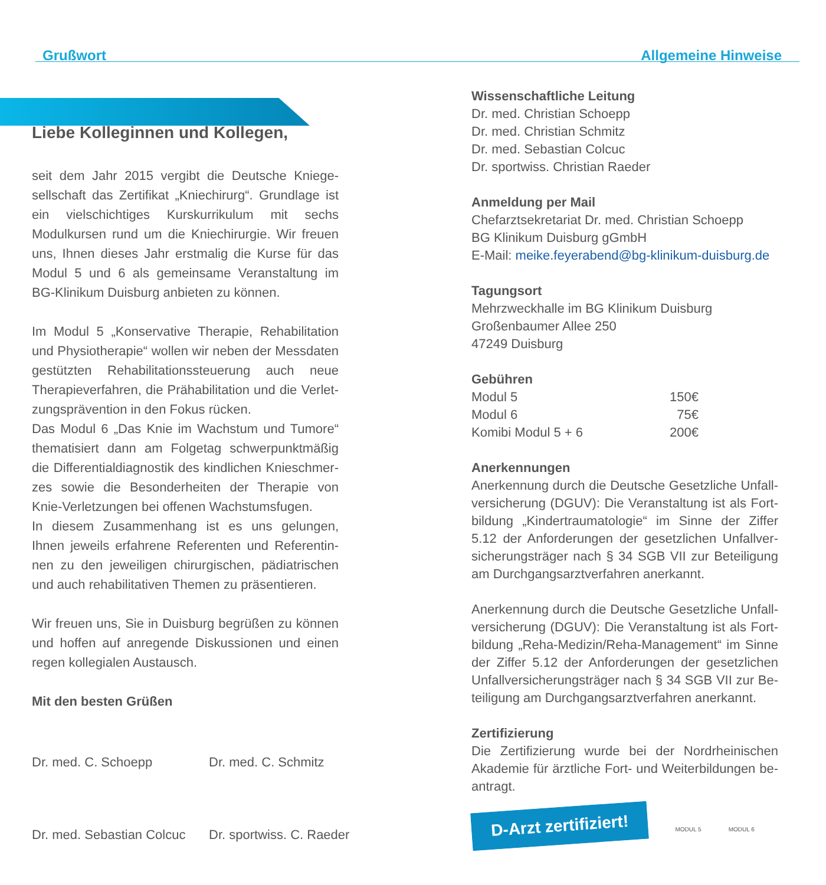Grußwort Allgemeine Hinweise
Liebe Kolleginnen und Kollegen,
seit dem Jahr 2015 vergibt die Deutsche Kniege­sellschaft das Zertifikat „Kniechirurg“. Grundlage ist ein vielschichtiges Kurskurrikulum mit sechs Modulkursen rund um die Kniechirurgie. Wir freu­en uns, Ihnen dieses Jahr erstmalig die Kurse für das Modul 5 und 6 als gemeinsame Veranstal­tung im BG-Klinikum Duisburg anbieten zu können.
Im Modul 5 „Konservative Therapie, Rehabilitation und Physiotherapie“ wollen wir neben der Messda­ten gestützten Rehabilitationssteuerung auch neue Therapieverfahren, die Prähabilitation und die Verlet­zungsprävention in den Fokus rücken.
Das Modul 6 „Das Knie im Wachstum und Tumore“ thematisiert dann am Folgetag schwerpunktmäßig die Differentialdiagnostik des kindlichen Knieschmer­zes sowie die Besonderheiten der Therapie von Knie-Verletzungen bei offenen Wachstumsfugen.
In diesem Zusammenhang ist es uns gelungen, Ihnen jeweils erfahrene Referenten und Referentin­nen zu den jeweiligen chirurgischen, pädiatrischen und auch rehabilitativen Themen zu präsentieren.
Wir freuen uns, Sie in Duisburg begrüßen zu können und hoffen auf anregende Diskussionen und einen re­gen kollegialen Austausch.
Mit den besten Grüßen
Dr. med. C. Schoepp Dr. med. C. Schmitz Dr. med. Sebastian Colcuc Dr. sportwiss. C. Raeder
Wissenschaftliche Leitung
Dr. med. Christian Schoepp
Dr. med. Christian Schmitz
Dr. med. Sebastian Colcuc
Dr. sportwiss. Christian Raeder
Anmeldung per Mail
Chefarztsekretariat Dr. med. Christian Schoepp
BG Klinikum Duisburg gGmbH
E-Mail: meike.feyerabend@bg-klinikum-duisburg.de
Tagungsort
Mehrzweckhalle im BG Klinikum Duisburg
Großenbaumer Allee 250
47249 Duisburg
Gebühren
| Modul 5 | 150€ |
| Modul 6 | 75€ |
| Komibi Modul 5 + 6 | 200€ |
Anerkennungen
Anerkennung durch die Deutsche Gesetzliche Unfall­versicherung (DGUV): Die Veranstaltung ist als Fort­bildung „Kindertraumatologie“ im Sinne der Ziffer 5.12 der Anforderungen der gesetzlichen Unfallver­sicherungsträger nach § 34 SGB VII zur Beteiligung am Durchgangsarztverfahren anerkannt.
Anerkennung durch die Deutsche Gesetzliche Unfall­versicherung (DGUV): Die Veranstaltung ist als Fort­bildung „Reha-Medizin/Reha-Management“ im Sin­ne der Ziffer 5.12 der Anforderungen der gesetzlichen Unfallversicherungsträger nach § 34 SGB VII zur Be­teiligung am Durchgangsarztverfahren anerkannt.
Zertifizierung
Die Zertifizierung wurde bei der Nordrheinischen Akademie für ärztliche Fort- und Weiterbildungen be­antragt.
D-Arzt zertifiziert!
MODUL 5 MODUL 6